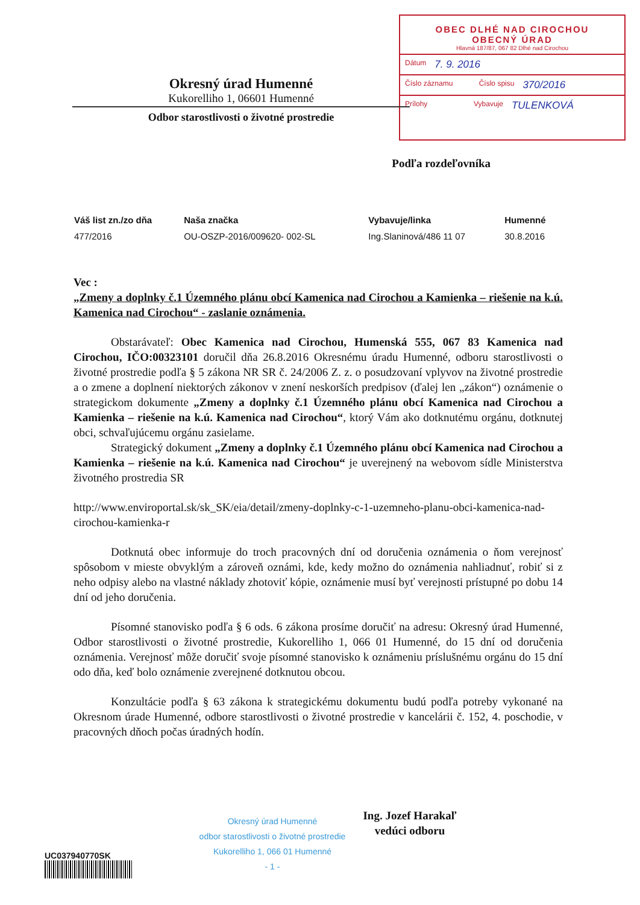OBEC DLHÉ NAD CIROCHOU
OBECNÝ ÚRAD
Hlavná 187/87, 067 82 Dlhé nad Cirochou
Dátum 7. 9. 2016
Číslo záznamu Číslo spisu 370/2016
Prílohy Vybavuje TULENKOVÁ
Okresný úrad Humenné
Kukorelliho 1, 06601 Humenné
Odbor starostlivosti o životné prostredie
Podľa rozdeľovníka
| Váš list zn./zo dňa | Naša značka | Vybavuje/linka | Humenné |
| --- | --- | --- | --- |
| 477/2016 | OU-OSZP-2016/009620- 002-SL | Ing.Slaninová/486 11 07 | 30.8.2016 |
Vec :
„Zmeny a doplnky č.1 Územného plánu obcí Kamenica nad Cirochou a Kamienka – riešenie na k.ú. Kamenica nad Cirochou“ - zaslanie oznámenia.
Obstarávateľ: Obec Kamenica nad Cirochou, Humenská 555, 067 83 Kamenica nad Cirochou, IČO:00323101 doručil dňa 26.8.2016 Okresnému úradu Humenné, odboru starostlivosti o životné prostredie podľa § 5 zákona NR SR č. 24/2006 Z. z. o posudzovaní vplyvov na životné prostredie a o zmene a doplnení niektorých zákonov v znení neskorších predpisov (ďalej len „zákon“) oznámenie o strategickom dokumente „Zmeny a doplnky č.1 Územného plánu obcí Kamenica nad Cirochou a Kamienka – riešenie na k.ú. Kamenica nad Cirochou“, ktorý Vám ako dotknutému orgánu, dotknutej obci, schvaľujúcemu orgánu zasielame.
Strategický dokument „Zmeny a doplnky č.1 Územného plánu obcí Kamenica nad Cirochou a Kamienka – riešenie na k.ú. Kamenica nad Cirochou“ je uverejnený na webovom sídle Ministerstva životného prostredia SR
http://www.enviroportal.sk/sk_SK/eia/detail/zmeny-doplnky-c-1-uzemneho-planu-obci-kamenica-nad-cirochou-kamienka-r
Dotknutá obec informuje do troch pracovných dní od doručenia oznámenia o ňom verejnosť spôsobom v mieste obvyklým a zároveň oznámi, kde, kedy možno do oznámenia nahliadnuť, robiť si z neho odpisy alebo na vlastné náklady zhotoviť kópie, oznámenie musí byť verejnosti prístupné po dobu 14 dní od jeho doručenia.
Písomné stanovisko podľa § 6 ods. 6 zákona prosíme doručiť na adresu: Okresný úrad Humenné, Odbor starostlivosti o životné prostredie, Kukorelliho 1, 066 01 Humenné, do 15 dní od doručenia oznámenia. Verejnosť môže doručiť svoje písomné stanovisko k oznámeniu príslušnému orgánu do 15 dní odo dňa, keď bolo oznámenie zverejnené dotknutou obcou.
Konzultácie podľa § 63 zákona k strategickému dokumentu budú podľa potreby vykonané na Okresnom úrade Humenné, odbore starostlivosti o životné prostredie v kancelárii č. 152, 4. poschodie, v pracovných dňoch počas úradných hodín.
Ing. Jozef Harakaľ
vedúci odboru
Okresný úrad Humenné
odbor starostlivosti o životné prostredie
Kukorelliho 1, 066 01 Humenné
- 1 -
UC037940770SK